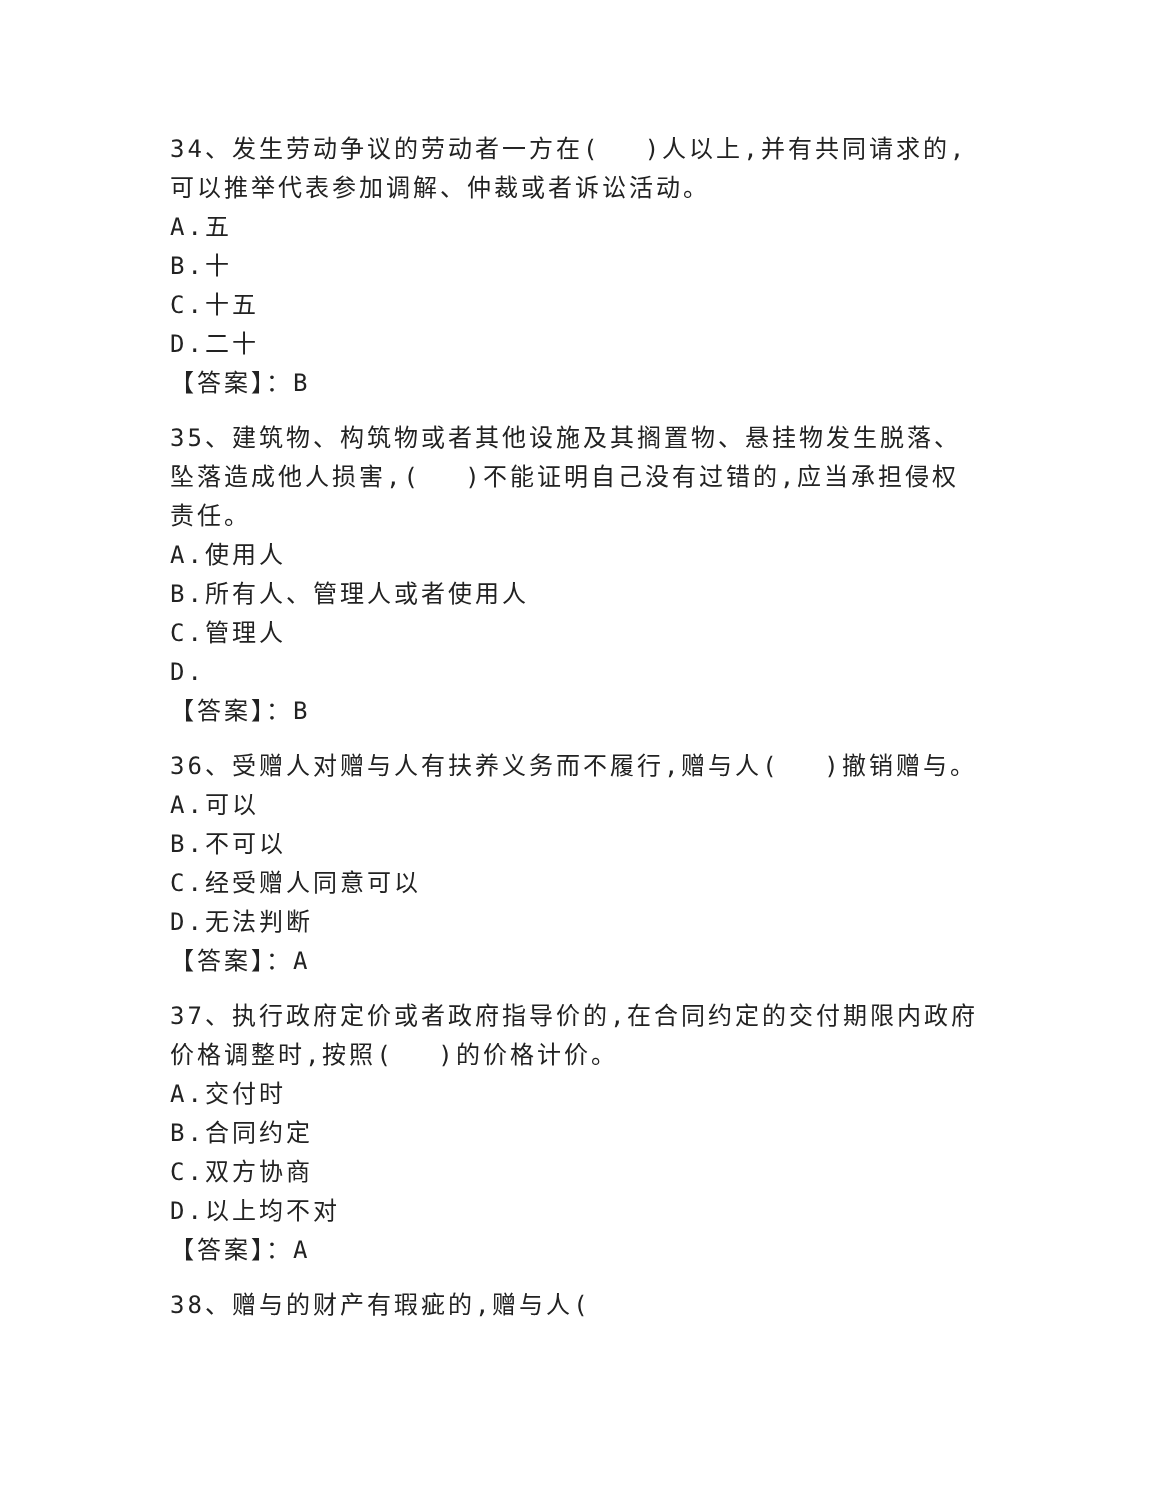34、发生劳动争议的劳动者一方在(　 )人以上,并有共同请求的,可以推举代表参加调解、仲裁或者诉讼活动。
A.五
B.十
C.十五
D.二十
【答案】：B
35、建筑物、构筑物或者其他设施及其搁置物、悬挂物发生脱落、坠落造成他人损害,(　 )不能证明自己没有过错的,应当承担侵权责任。
A.使用人
B.所有人、管理人或者使用人
C.管理人
D.
【答案】：B
36、受赠人对赠与人有扶养义务而不履行,赠与人(　 )撤销赠与。
A.可以
B.不可以
C.经受赠人同意可以
D.无法判断
【答案】：A
37、执行政府定价或者政府指导价的,在合同约定的交付期限内政府价格调整时,按照(　 )的价格计价。
A.交付时
B.合同约定
C.双方协商
D.以上均不对
【答案】：A
38、赠与的财产有瑕疵的,赠与人(